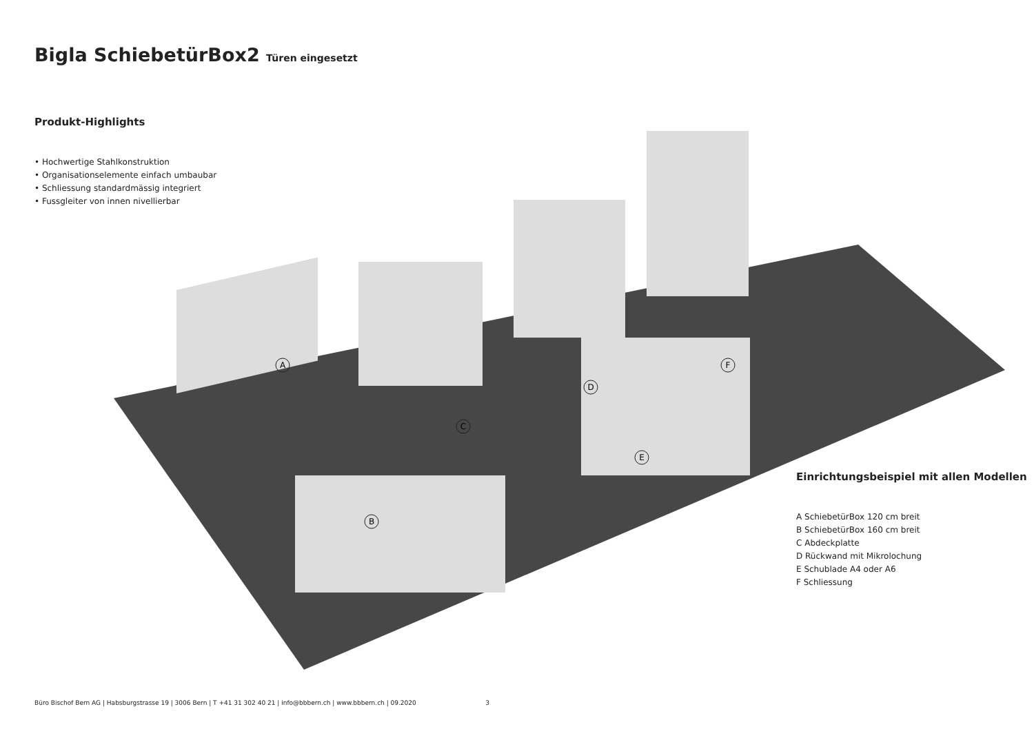Bigla SchiebetürBox2 Türen eingesetzt
Produkt-Highlights
• Hochwertige Stahlkonstruktion
• Organisationselemente einfach umbaubar
• Schliessung standardmässig integriert
• Fussgleiter von innen nivellierbar
A
B
C
D
E
F
Einrichtungsbeispiel mit allen Modellen
A SchiebetürBox 120 cm breit
B SchiebetürBox 160 cm breit
C Abdeckplatte
D Rückwand mit Mikrolochung
E Schublade A4 oder A6
F Schliessung
Büro Bischof Bern AG | Habsburgstrasse 19 | 3006 Bern | T +41 31 302 40 21 | info@bbbern.ch | www.bbbern.ch | 09.2020 3